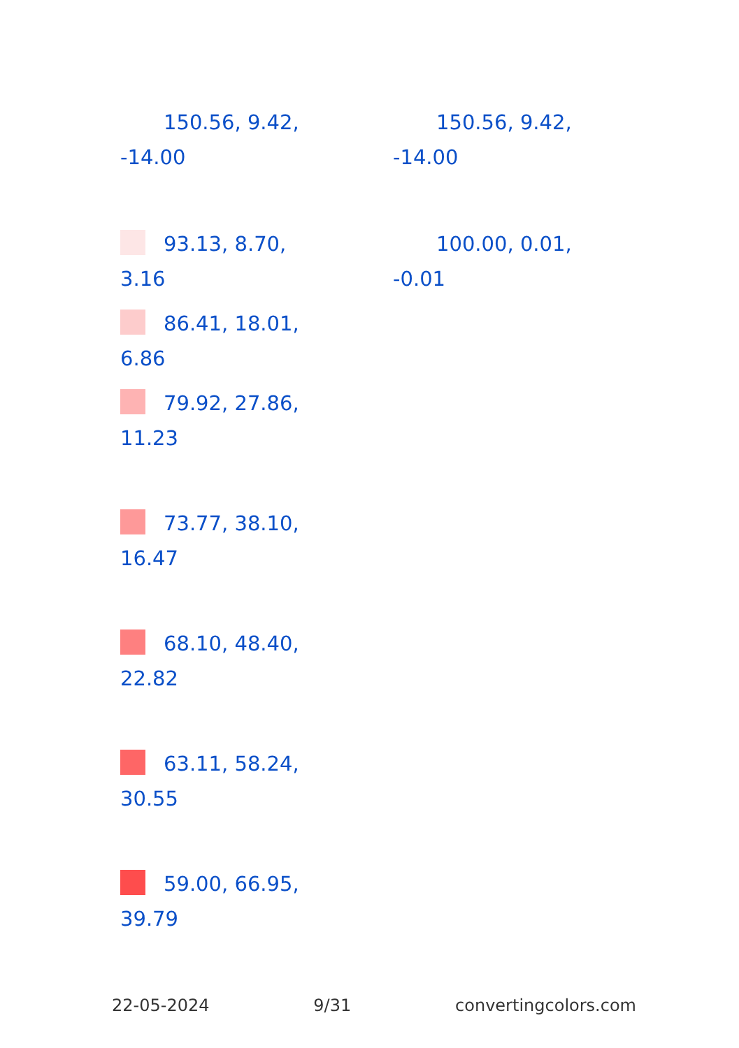150.56, 9.42, -14.00
93.13, 8.70, 3.16
86.41, 18.01, 6.86
79.92, 27.86, 11.23
73.77, 38.10, 16.47
68.10, 48.40, 22.82
63.11, 58.24, 30.55
59.00, 66.95, 39.79
150.56, 9.42, -14.00
100.00, 0.01, -0.01
22-05-2024 9/31 convertingcolors.com